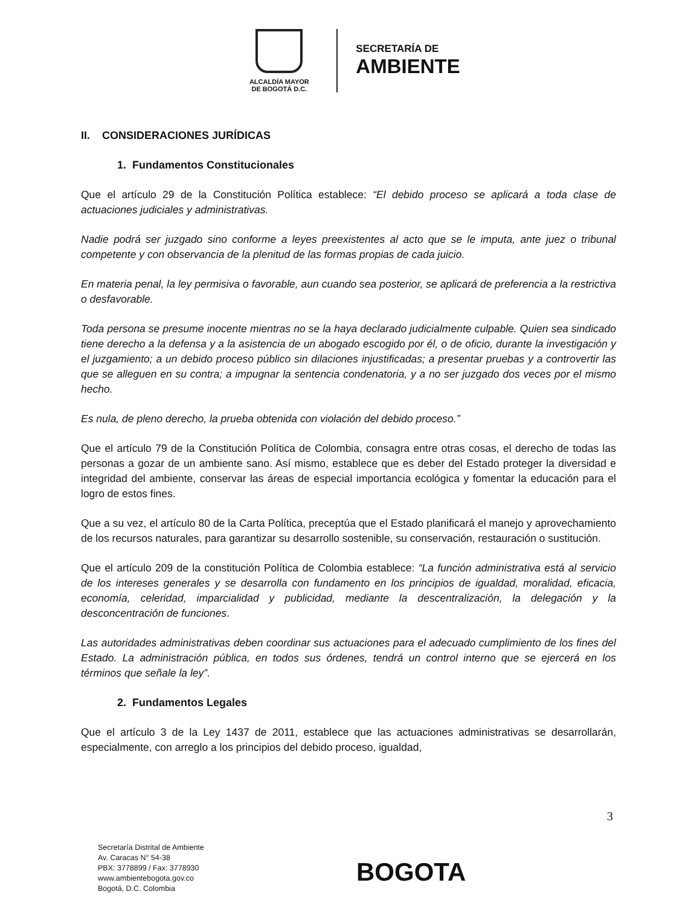ALCALDÍA MAYOR
DE BOGOTÁ D.C.
SECRETARÍA DE
AMBIENTE
II. CONSIDERACIONES JURÍDICAS
1. Fundamentos Constitucionales
Que el artículo 29 de la Constitución Política establece: “El debido proceso se aplicará a toda clase de actuaciones judiciales y administrativas.
Nadie podrá ser juzgado sino conforme a leyes preexistentes al acto que se le imputa, ante juez o tribunal competente y con observancia de la plenitud de las formas propias de cada juicio.
En materia penal, la ley permisiva o favorable, aun cuando sea posterior, se aplicará de preferencia a la restrictiva o desfavorable.
Toda persona se presume inocente mientras no se la haya declarado judicialmente culpable. Quien sea sindicado tiene derecho a la defensa y a la asistencia de un abogado escogido por él, o de oficio, durante la investigación y el juzgamiento; a un debido proceso público sin dilaciones injustificadas; a presentar pruebas y a controvertir las que se alleguen en su contra; a impugnar la sentencia condenatoria, y a no ser juzgado dos veces por el mismo hecho.
Es nula, de pleno derecho, la prueba obtenida con violación del debido proceso.”
Que el artículo 79 de la Constitución Política de Colombia, consagra entre otras cosas, el derecho de todas las personas a gozar de un ambiente sano. Así mismo, establece que es deber del Estado proteger la diversidad e integridad del ambiente, conservar las áreas de especial importancia ecológica y fomentar la educación para el logro de estos fines.
Que a su vez, el artículo 80 de la Carta Política, preceptúa que el Estado planificará el manejo y aprovechamiento de los recursos naturales, para garantizar su desarrollo sostenible, su conservación, restauración o sustitución.
Que el artículo 209 de la constitución Política de Colombia establece: “La función administrativa está al servicio de los intereses generales y se desarrolla con fundamento en los principios de igualdad, moralidad, eficacia, economía, celeridad, imparcialidad y publicidad, mediante la descentralización, la delegación y la desconcentración de funciones.
Las autoridades administrativas deben coordinar sus actuaciones para el adecuado cumplimiento de los fines del Estado. La administración pública, en todos sus órdenes, tendrá un control interno que se ejercerá en los términos que señale la ley”.
2. Fundamentos Legales
Que el artículo 3 de la Ley 1437 de 2011, establece que las actuaciones administrativas se desarrollarán, especialmente, con arreglo a los principios del debido proceso, igualdad,
3
Secretaría Distrital de Ambiente
Av. Caracas N° 54-38
PBX: 3778899 / Fax: 3778930
www.ambientebogota.gov.co
Bogotá, D.C. Colombia
BOGOTA